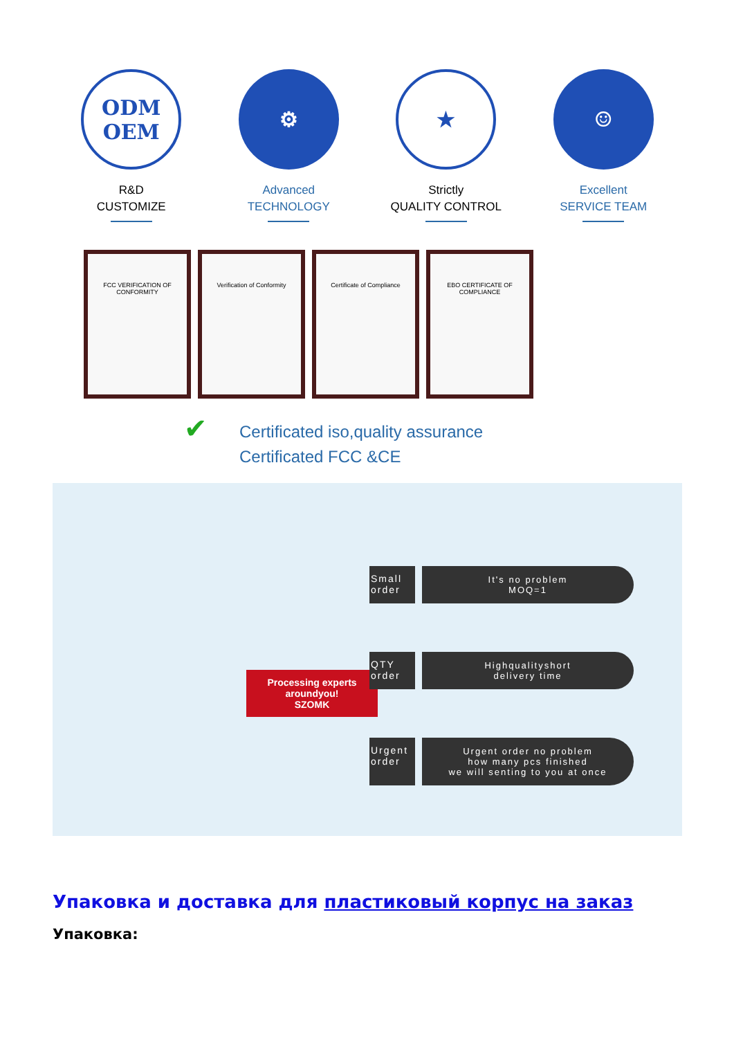ODM
OEM
R&D
CUSTOMIZE
⚙
Advanced
TECHNOLOGY
★
Strictly
QUALITY CONTROL
☺
Excellent
SERVICE TEAM
FCC VERIFICATION OF CONFORMITY
Verification of Conformity Certificate of Compliance EBO CERTIFICATE OF COMPLIANCE
✔ Certificated iso,quality assurance
Certificated FCC &CE
Processing experts aroundyou!
SZOMK
Small order
It's no problem
MOQ=1
QTY order
Highqualityshort
delivery time
Urgent order
Urgent order no problem
how many pcs finished
we will senting to you at once
Упаковка и доставка для пластиковый корпус на заказ
Упаковка: